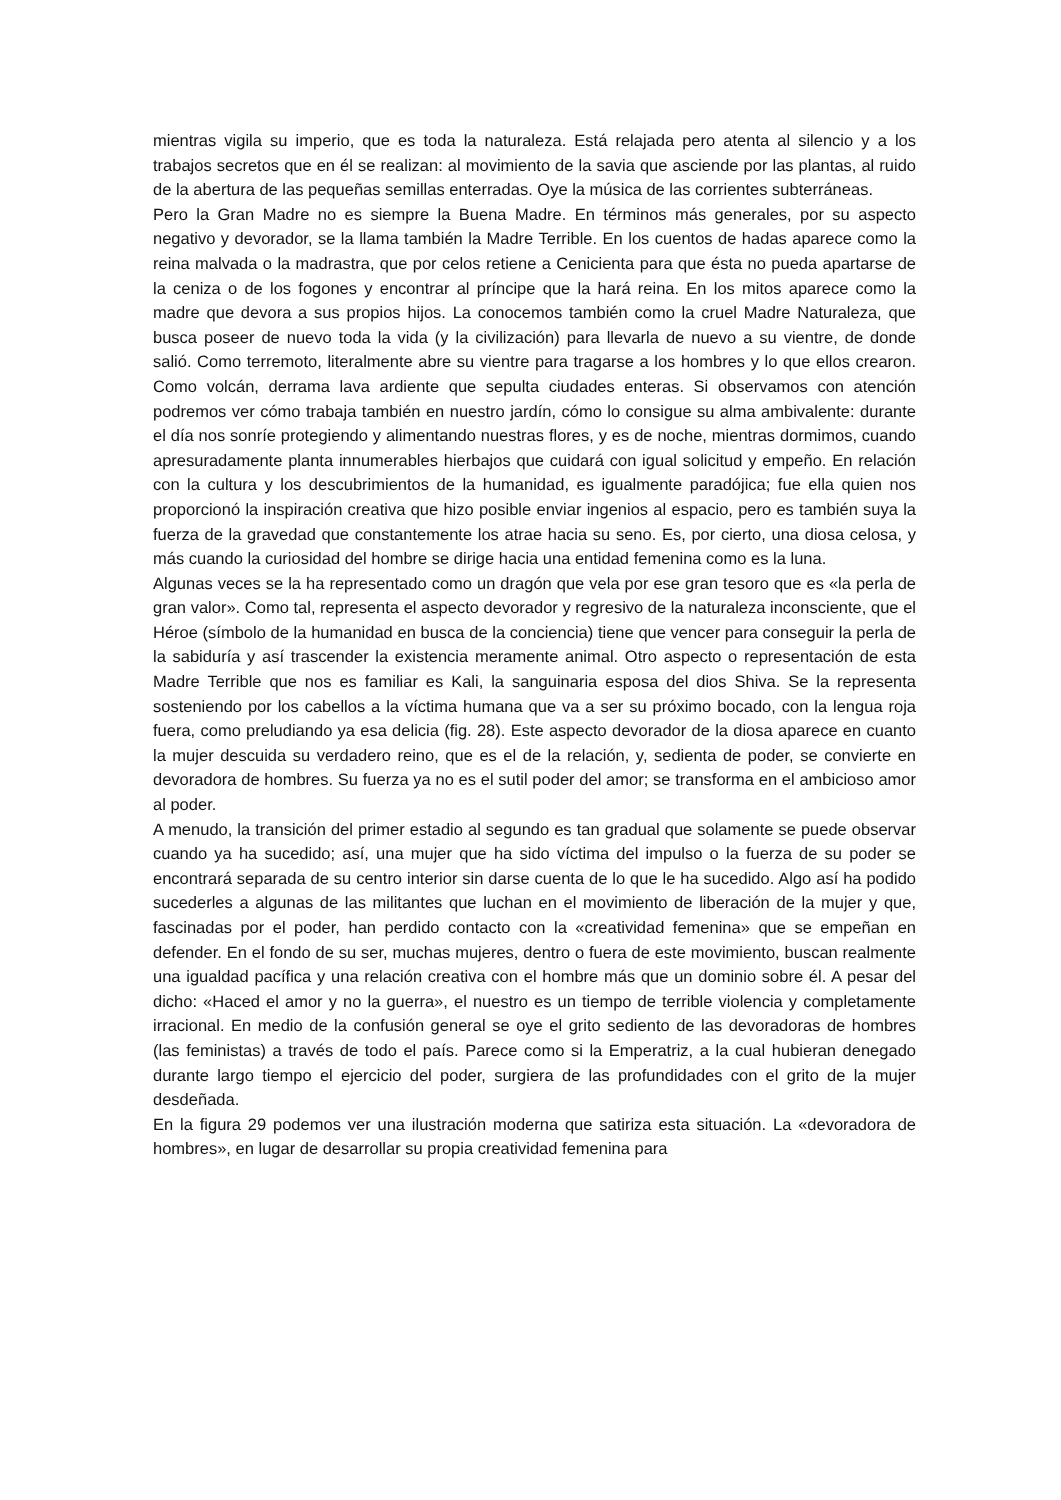mientras vigila su imperio, que es toda la naturaleza. Está relajada pero atenta al silencio y a los trabajos secretos que en él se realizan: al movimiento de la savia que asciende por las plantas, al ruido de la abertura de las pequeñas semillas enterradas. Oye la música de las corrientes subterráneas.
Pero la Gran Madre no es siempre la Buena Madre. En términos más generales, por su aspecto negativo y devorador, se la llama también la Madre Terrible. En los cuentos de hadas aparece como la reina malvada o la madrastra, que por celos retiene a Cenicienta para que ésta no pueda apartarse de la ceniza o de los fogones y encontrar al príncipe que la hará reina. En los mitos aparece como la madre que devora a sus propios hijos. La conocemos también como la cruel Madre Naturaleza, que busca poseer de nuevo toda la vida (y la civilización) para llevarla de nuevo a su vientre, de donde salió. Como terremoto, literalmente abre su vientre para tragarse a los hombres y lo que ellos crearon. Como volcán, derrama lava ardiente que sepulta ciudades enteras. Si observamos con atención podremos ver cómo trabaja también en nuestro jardín, cómo lo consigue su alma ambivalente: durante el día nos sonríe protegiendo y alimentando nuestras flores, y es de noche, mientras dormimos, cuando apresuradamente planta innumerables hierbajos que cuidará con igual solicitud y empeño. En relación con la cultura y los descubrimientos de la humanidad, es igualmente paradójica; fue ella quien nos proporcionó la inspiración creativa que hizo posible enviar ingenios al espacio, pero es también suya la fuerza de la gravedad que constantemente los atrae hacia su seno. Es, por cierto, una diosa celosa, y más cuando la curiosidad del hombre se dirige hacia una entidad femenina como es la luna.
Algunas veces se la ha representado como un dragón que vela por ese gran tesoro que es «la perla de gran valor». Como tal, representa el aspecto devorador y regresivo de la naturaleza inconsciente, que el Héroe (símbolo de la humanidad en busca de la conciencia) tiene que vencer para conseguir la perla de la sabiduría y así trascender la existencia meramente animal. Otro aspecto o representación de esta Madre Terrible que nos es familiar es Kali, la sanguinaria esposa del dios Shiva. Se la representa sosteniendo por los cabellos a la víctima humana que va a ser su próximo bocado, con la lengua roja fuera, como preludiando ya esa delicia (fig. 28). Este aspecto devorador de la diosa aparece en cuanto la mujer descuida su verdadero reino, que es el de la relación, y, sedienta de poder, se convierte en devoradora de hombres. Su fuerza ya no es el sutil poder del amor; se transforma en el ambicioso amor al poder.
A menudo, la transición del primer estadio al segundo es tan gradual que solamente se puede observar cuando ya ha sucedido; así, una mujer que ha sido víctima del impulso o la fuerza de su poder se encontrará separada de su centro interior sin darse cuenta de lo que le ha sucedido. Algo así ha podido sucederles a algunas de las militantes que luchan en el movimiento de liberación de la mujer y que, fascinadas por el poder, han perdido contacto con la «creatividad femenina» que se empeñan en defender. En el fondo de su ser, muchas mujeres, dentro o fuera de este movimiento, buscan realmente una igualdad pacífica y una relación creativa con el hombre más que un dominio sobre él. A pesar del dicho: «Haced el amor y no la guerra», el nuestro es un tiempo de terrible violencia y completamente irracional. En medio de la confusión general se oye el grito sediento de las devoradoras de hombres (las feministas) a través de todo el país. Parece como si la Emperatriz, a la cual hubieran denegado durante largo tiempo el ejercicio del poder, surgiera de las profundidades con el grito de la mujer desdeñada.
En la figura 29 podemos ver una ilustración moderna que satiriza esta situación. La «devoradora de hombres», en lugar de desarrollar su propia creatividad femenina para